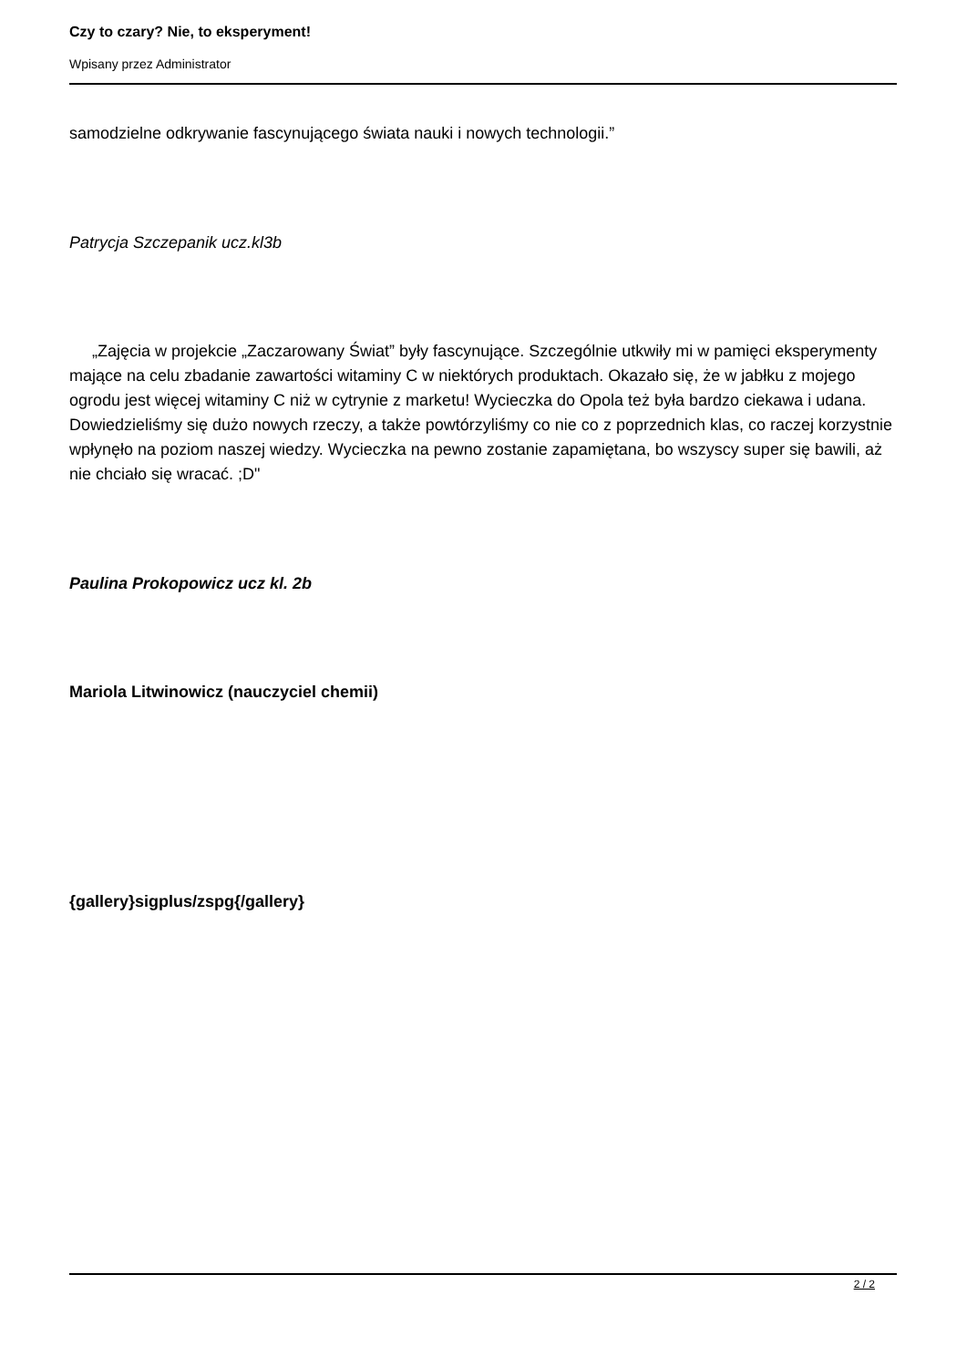Czy to czary? Nie, to eksperyment!
Wpisany przez Administrator
samodzielne odkrywanie fascynującego świata nauki i nowych technologii.”
Patrycja Szczepanik ucz.kl3b
„Zajęcia w projekcie „Zaczarowany Świat” były fascynujące. Szczególnie utkwiły mi w pamięci eksperymenty mające na celu zbadanie zawartości witaminy C w niektórych produktach. Okazało się, że w jabłku z mojego ogrodu jest więcej witaminy C niż w cytrynie z marketu! Wycieczka do Opola też była bardzo ciekawa i udana. Dowiedzieliśmy się dużo nowych rzeczy, a także powtórzyliśmy co nie co z poprzednich klas, co raczej korzystnie wpłynęło na poziom naszej wiedzy. Wycieczka na pewno zostanie zapamiętana, bo wszyscy super się bawili, aż nie chciało się wracać. ;D"
Paulina Prokopowicz ucz kl. 2b
Mariola Litwinowicz (nauczyciel chemii)
{gallery}sigplus/zspg{/gallery}
2 / 2